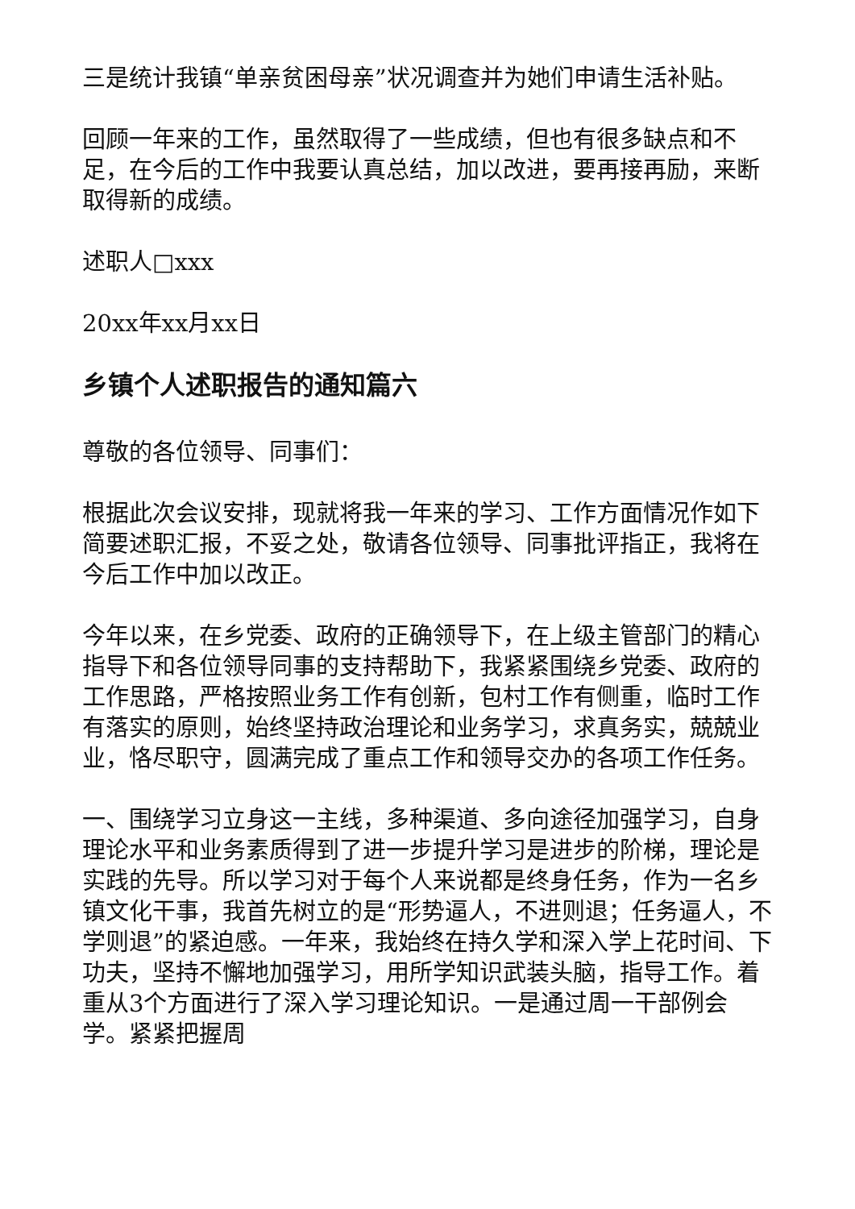三是统计我镇“单亲贫困母亲”状况调查并为她们申请生活补贴。
回顾一年来的工作，虽然取得了一些成绩，但也有很多缺点和不足，在今后的工作中我要认真总结，加以改进，要再接再励，来断取得新的成绩。
述职人□xxx
20xx年xx月xx日
乡镇个人述职报告的通知篇六
尊敬的各位领导、同事们：
根据此次会议安排，现就将我一年来的学习、工作方面情况作如下简要述职汇报，不妥之处，敬请各位领导、同事批评指正，我将在今后工作中加以改正。
今年以来，在乡党委、政府的正确领导下，在上级主管部门的精心指导下和各位领导同事的支持帮助下，我紧紧围绕乡党委、政府的工作思路，严格按照业务工作有创新，包村工作有侧重，临时工作有落实的原则，始终坚持政治理论和业务学习，求真务实，兢兢业业，恪尽职守，圆满完成了重点工作和领导交办的各项工作任务。
一、围绕学习立身这一主线，多种渠道、多向途径加强学习，自身理论水平和业务素质得到了进一步提升学习是进步的阶梯，理论是实践的先导。所以学习对于每个人来说都是终身任务，作为一名乡镇文化干事，我首先树立的是“形势逼人，不进则退；任务逼人，不学则退”的紧迫感。一年来，我始终在持久学和深入学上花时间、下功夫，坚持不懈地加强学习，用所学知识武装头脑，指导工作。着重从3个方面进行了深入学习理论知识。一是通过周一干部例会学。紧紧把握周